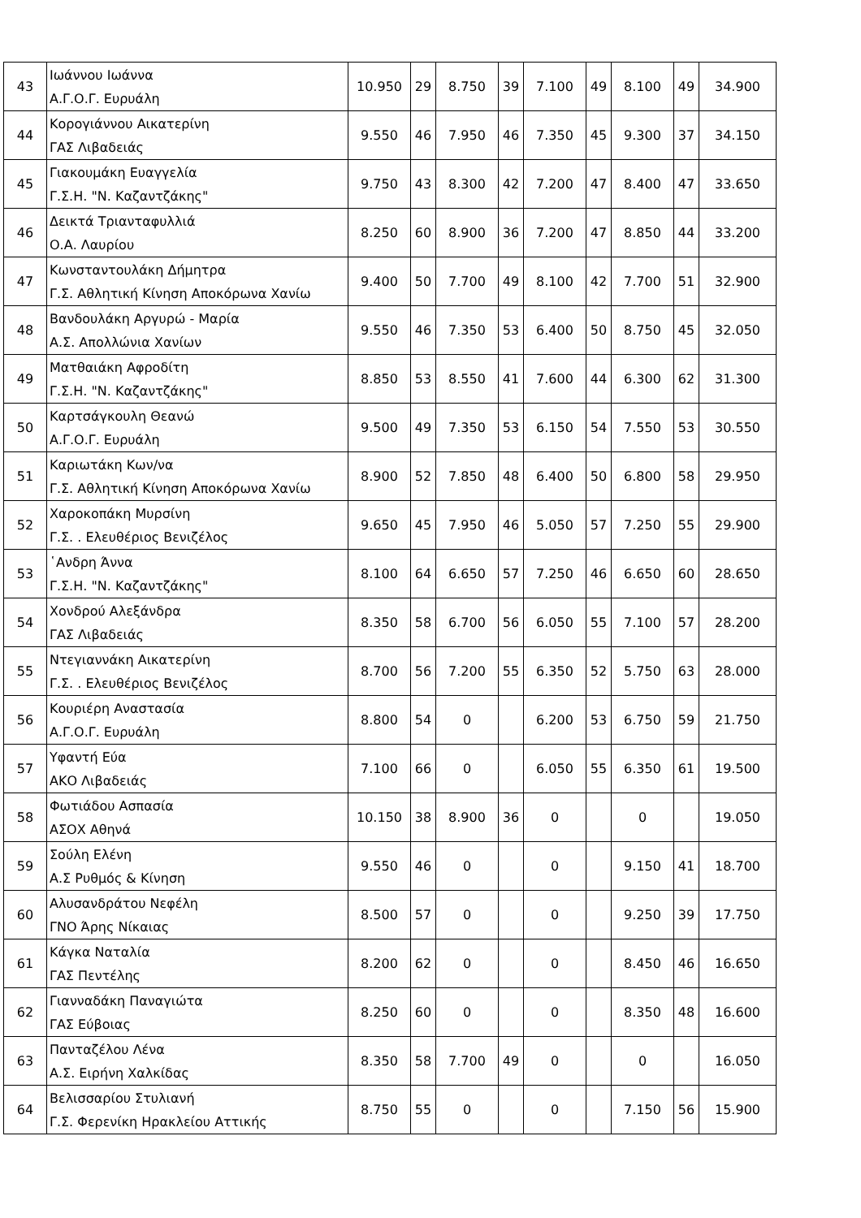| 43 | Ιωάννου Ιωάννα Α.Γ.Ο.Γ. Ευρυάλη | 10.950 | 29 | 8.750 | 39 | 7.100 | 49 | 8.100 | 49 | 34.900 |
| 44 | Κορογιάννου Αικατερίνη ΓΑΣ Λιβαδειάς | 9.550 | 46 | 7.950 | 46 | 7.350 | 45 | 9.300 | 37 | 34.150 |
| 45 | Γιακουμάκη Ευαγγελία Γ.Σ.Η. "Ν. Καζαντζάκης" | 9.750 | 43 | 8.300 | 42 | 7.200 | 47 | 8.400 | 47 | 33.650 |
| 46 | Δεικτά Τριανταφυλλιά Ο.Α. Λαυρίου | 8.250 | 60 | 8.900 | 36 | 7.200 | 47 | 8.850 | 44 | 33.200 |
| 47 | Κωνσταντουλάκη Δήμητρα Γ.Σ. Αθλητική Κίνηση Αποκόρωνα Χανίω | 9.400 | 50 | 7.700 | 49 | 8.100 | 42 | 7.700 | 51 | 32.900 |
| 48 | Βανδουλάκη Αργυρώ - Μαρία Α.Σ. Απολλώνια Χανίων | 9.550 | 46 | 7.350 | 53 | 6.400 | 50 | 8.750 | 45 | 32.050 |
| 49 | Ματθαιάκη Αφροδίτη Γ.Σ.Η. "Ν. Καζαντζάκης" | 8.850 | 53 | 8.550 | 41 | 7.600 | 44 | 6.300 | 62 | 31.300 |
| 50 | Καρτσάγκουλη Θεανώ Α.Γ.Ο.Γ. Ευρυάλη | 9.500 | 49 | 7.350 | 53 | 6.150 | 54 | 7.550 | 53 | 30.550 |
| 51 | Καριωτάκη Κων/να Γ.Σ. Αθλητική Κίνηση Αποκόρωνα Χανίω | 8.900 | 52 | 7.850 | 48 | 6.400 | 50 | 6.800 | 58 | 29.950 |
| 52 | Χαροκοπάκη Μυρσίνη Γ.Σ. . Ελευθέριος Βενιζέλος | 9.650 | 45 | 7.950 | 46 | 5.050 | 57 | 7.250 | 55 | 29.900 |
| 53 | ῾Ανδρη Άννα Γ.Σ.Η. "Ν. Καζαντζάκης" | 8.100 | 64 | 6.650 | 57 | 7.250 | 46 | 6.650 | 60 | 28.650 |
| 54 | Χονδρού Αλεξάνδρα ΓΑΣ Λιβαδειάς | 8.350 | 58 | 6.700 | 56 | 6.050 | 55 | 7.100 | 57 | 28.200 |
| 55 | Ντεγιαννάκη Αικατερίνη Γ.Σ. . Ελευθέριος Βενιζέλος | 8.700 | 56 | 7.200 | 55 | 6.350 | 52 | 5.750 | 63 | 28.000 |
| 56 | Κουριέρη Αναστασία Α.Γ.Ο.Γ. Ευρυάλη | 8.800 | 54 | 0 | | 6.200 | 53 | 6.750 | 59 | 21.750 |
| 57 | Υφαντή Εύα ΑΚΟ Λιβαδειάς | 7.100 | 66 | 0 | | 6.050 | 55 | 6.350 | 61 | 19.500 |
| 58 | Φωτιάδου Ασπασία ΑΣΟΧ Αθηνά | 10.150 | 38 | 8.900 | 36 | 0 | | 0 | | 19.050 |
| 59 | Σούλη Ελένη Α.Σ Ρυθμός & Κίνηση | 9.550 | 46 | 0 | | 0 | | 9.150 | 41 | 18.700 |
| 60 | Αλυσανδράτου Νεφέλη ΓΝΟ Άρης Νίκαιας | 8.500 | 57 | 0 | | 0 | | 9.250 | 39 | 17.750 |
| 61 | Κάγκα Ναταλία ΓΑΣ Πεντέλης | 8.200 | 62 | 0 | | 0 | | 8.450 | 46 | 16.650 |
| 62 | Γιανναδάκη Παναγιώτα ΓΑΣ Εύβοιας | 8.250 | 60 | 0 | | 0 | | 8.350 | 48 | 16.600 |
| 63 | Πανταζέλου Λένα Α.Σ. Ειρήνη Χαλκίδας | 8.350 | 58 | 7.700 | 49 | 0 | | 0 | | 16.050 |
| 64 | Βελισσαρίου Στυλιανή Γ.Σ. Φερενίκη Ηρακλείου Αττικής | 8.750 | 55 | 0 | | 0 | | 7.150 | 56 | 15.900 |